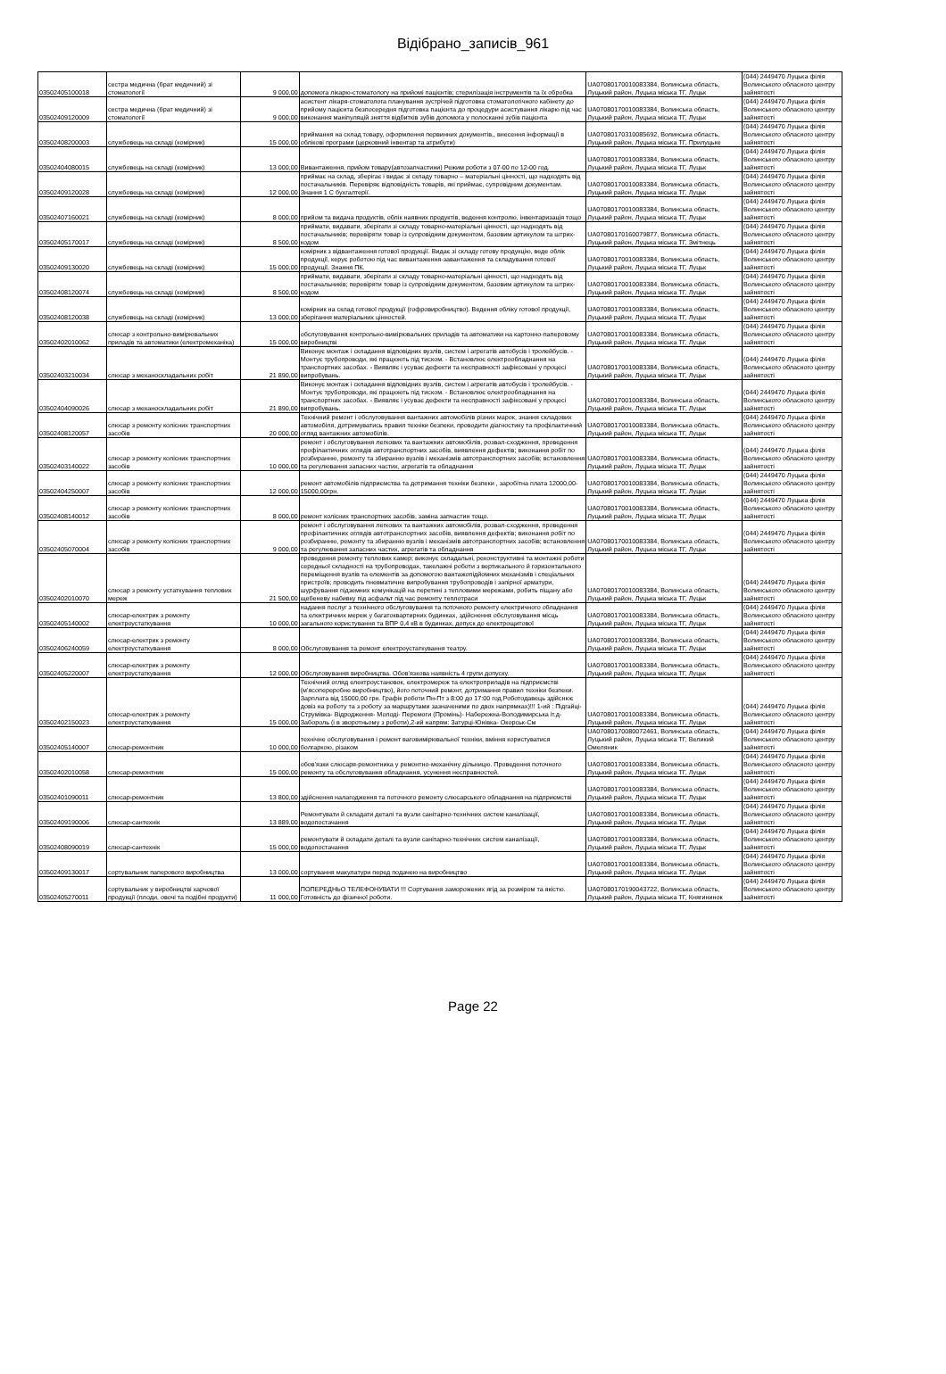Відібрано_записів_961
| 03502405100018 | сестра медична (брат медичний) зі стоматології | 9 000,00 | допомога лікарю-стоматологу на прийомі пацієнтів; стерилізація інструментів та їх обробка | UA07080170010083384, Волинська область, Луцький район, Луцька міська ТГ, Луцьк | (044) 2449470 Луцька філія Волинського обласного центру зайнятості |
| 03502409120009 | сестра медична (брат медичний) зі стоматології | 9 000,00 | асистент лікаря-стоматолога планування зустрічей підготовка стоматологічного кабінету до прийому пацієнта безпосередня підготовка пацієнта до процедури асистування лікарю під час виконання маніпуляцій зняття відбитків зубів допомога у полосканні зубів пацієнта | UA07080170010083384, Волинська область, Луцький район, Луцька міська ТГ, Луцьк | (044) 2449470 Луцька філія Волинського обласного центру зайнятості |
| 03502408200003 | службовець на складі (комірник) | 15 000,00 | приймання на склад товару, оформлення первинних документів,, внесення інформації в облікові програми (церковний інвентар та атрибути) | UA07080170310085692, Волинська область, Луцький район, Луцька міська ТГ, Прилуцьке | (044) 2449470 Луцька філія Волинського обласного центру зайнятості |
| 03502404080015 | службовець на складі (комірник) | 13 000,00 | Вивантаження, прийом товару(автозапчастини) Режим роботи з 07-00 по 12-00 год. | UA07080170010083384, Волинська область, Луцький район, Луцька міська ТГ, Луцьк | (044) 2449470 Луцька філія Волинського обласного центру зайнятості |
| 03502409120028 | службовець на складі (комірник) | 12 000,00 | приймає на склад, зберігає і видає зі складу товарно – матеріальні цінності, що надходять від постачальників. Перевіряє відповідність товарів, які приймає, супровідним документам. Знання 1 С бухгалтерії. | UA07080170010083384, Волинська область, Луцький район, Луцька міська ТГ, Луцьк | (044) 2449470 Луцька філія Волинського обласного центру зайнятості |
| 03502407160021 | службовець на складі (комірник) | 8 000,00 | прийом та видача продуктів, облік наявних продуктів, ведення контролю, інвентаризація тощо | UA07080170010083384, Волинська область, Луцький район, Луцька міська ТГ, Луцьк | (044) 2449470 Луцька філія Волинського обласного центру зайнятості |
| 03502405170017 | службовець на складі (комірник) | 8 500,00 | приймати, видавати, зберігати зі складу товарно-матеріальні цінності, що надходять від постачальників; перевіряти товар із супровідним документом, базовим артикулом та штрих-кодом | UA07080170160079877, Волинська область, Луцький район, Луцька міська ТГ, Змітнець | (044) 2449470 Луцька філія Волинського обласного центру зайнятості |
| 03502409130020 | службовець на складі (комірник) | 15 000,00 | комірник з відвантаження готової продукції. Видає зі складу готову продукцію, веде облік продукції, керує роботою під час вивантаження-завантаження та складування готової продукції. Знання ПК. | UA07080170010083384, Волинська область, Луцький район, Луцька міська ТГ, Луцьк | (044) 2449470 Луцька філія Волинського обласного центру зайнятості |
| 03502408120074 | службовець на складі (комірник) | 8 500,00 | приймати, видавати, зберігати зі складу товарно-матеріальні цінності, що надходять від постачальників; перевіряти товар із супровідним документом, базовим артикулом та штрих-кодом | UA07080170010083384, Волинська область, Луцький район, Луцька міська ТГ, Луцьк | (044) 2449470 Луцька філія Волинського обласного центру зайнятості |
| 03502408120038 | службовець на складі (комірник) | 13 000,00 | комірник на склад готової продукції (гофровиробництво). Ведення обліку готової продукції, зберігання матеріальних цінностей. | UA07080170010083384, Волинська область, Луцький район, Луцька міська ТГ, Луцьк | (044) 2449470 Луцька філія Волинського обласного центру зайнятості |
| 03502402010062 | слюсар з контрольно-вимірювальних приладів та автоматики (електромеханіка) | 15 000,00 | обслуговування контрольно-вимірювальних приладів та автоматики на картонно-паперовому виробництві | UA07080170010083384, Волинська область, Луцький район, Луцька міська ТГ, Луцьк | (044) 2449470 Луцька філія Волинського обласного центру зайнятості |
| 03502403210034 | слюсар з механоскладальних робіт | 21 890,00 | Виконує монтаж і складання відповідних вузлів, систем і агрегатів автобусів і тролейбусів. - Монтує трубопроводи, які працюють під тиском. - Встановлює електрообладнання на транспортних засобах. - Виявляє і усуває дефекти та несправності зафіксовані у процесі випробувань. | UA07080170010083384, Волинська область, Луцький район, Луцька міська ТГ, Луцьк | (044) 2449470 Луцька філія Волинського обласного центру зайнятості |
| 03502404090026 | слюсар з механоскладальних робіт | 21 890,00 | Виконує монтаж і складання відповідних вузлів, систем і агрегатів автобусів і тролейбусів. - Монтує трубопроводи, які працюють під тиском. - Встановлює електрообладнання на транспортних засобах. - Виявляє і усуває дефекти та несправності зафіксовані у процесі випробувань. | UA07080170010083384, Волинська область, Луцький район, Луцька міська ТГ, Луцьк | (044) 2449470 Луцька філія Волинського обласного центру зайнятості |
| 03502408120057 | слюсар з ремонту колісних транспортних засобів | 20 000,00 | Технічний ремонт і обслуговування вантажних автомобілів різних марок, знання складових автомобіля, дотримуватись правил техніки безпеки, проводити діагностику та профілактичний огляд вантажних автомобілів. | UA07080170010083384, Волинська область, Луцький район, Луцька міська ТГ, Луцьк | (044) 2449470 Луцька філія Волинського обласного центру зайнятості |
| 03502403140022 | слюсар з ремонту колісних транспортних засобів | 10 000,00 | ремонт і обслуговування легкових та вантажних автомобілів, розвал-сходження, проведення профілактичних оглядів автотранспортних засобів, виявлення дефектів; виконання робіт по розбиранню, ремонту та збиранню вузлів і механізмів автотранспортних засобів; встановлення та регулювання запасних частих, агрегатів та обладнання | UA07080170010083384, Волинська область, Луцький район, Луцька міська ТГ, Луцьк | (044) 2449470 Луцька філія Волинського обласного центру зайнятості |
| 03502404250007 | слюсар з ремонту колісних транспортних засобів | 12 000,00 | ремонт автомобілів підприємства та дотримання техніки безпеки , заробітна плата 12000,00-15000,00грн. | UA07080170010083384, Волинська область, Луцький район, Луцька міська ТГ, Луцьк | (044) 2449470 Луцька філія Волинського обласного центру зайнятості |
| 03502408140012 | слюсар з ремонту колісних транспортних засобів | 8 000,00 | ремонт колісних транспортних засобів, заміна запчастин тощо. | UA07080170010083384, Волинська область, Луцький район, Луцька міська ТГ, Луцьк | (044) 2449470 Луцька філія Волинського обласного центру зайнятості |
| 03502405070004 | слюсар з ремонту колісних транспортних засобів | 9 000,00 | ремонт і обслуговування легкових та вантажних автомобілів, розвал-сходження, проведення профілактичних оглядів автотранспортних засобів, виявлення дефектів; виконання робіт по розбиранню, ремонту та збиранню вузлів і механізмів автотранспортних засобів; встановлення та регулювання запасних частих, агрегатів та обладнання | UA07080170010083384, Волинська область, Луцький район, Луцька міська ТГ, Луцьк | (044) 2449470 Луцька філія Волинського обласного центру зайнятості |
| 03502402010070 | слюсар з ремонту устаткування теплових мереж | 21 500,00 | проведення ремонту теплових камер; виконує складальні, реконструктивні та монтажні роботи середньої складності на трубопроводах, такелажні роботи з вертикального й горизонтального переміщення вузлів та елементів за допомогою вантажопідйомних механізмів і спеціальних пристроїв; проводить пневматичне випробування трубопроводів і запірної арматури, шурфування підземних комунікацій на перетині з тепловими мережами, робить піщану або щебеневу набивку під асфальт під час ремонту теплотраси | UA07080170010083384, Волинська область, Луцький район, Луцька міська ТГ, Луцьк | (044) 2449470 Луцька філія Волинського обласного центру зайнятості |
| 03502405140002 | слюсар-електрик з ремонту електроустаткування | 10 000,00 | надання послуг з технічного обслуговування та поточного ремонту електричного обладнання та електричних мереж у багатоквартирних будинках, здійснення обслуговування місць загального користування та ВПР 0,4 кВ в будинках, допуск до електрощитової | UA07080170010083384, Волинська область, Луцький район, Луцька міська ТГ, Луцьк | (044) 2449470 Луцька філія Волинського обласного центру зайнятості |
| 03502406240059 | слюсар-електрик з ремонту електроустаткування | 8 000,00 | Обслуговування та ремонт електроустаткування театру. | UA07080170010083384, Волинська область, Луцький район, Луцька міська ТГ, Луцьк | (044) 2449470 Луцька філія Волинського обласного центру зайнятості |
| 03502405220007 | слюсар-електрик з ремонту електроустаткування | 12 000,00 | Обслуговування виробництва. Обов'язкова наявність 4 групи допуску. | UA07080170010083384, Волинська область, Луцький район, Луцька міська ТГ, Луцьк | (044) 2449470 Луцька філія Волинського обласного центру зайнятості |
| 03502402150023 | слюсар-електрик з ремонту електроустаткування | 15 000,00 | Технічний огляд електроустановок, електромереж та електроприладів на підприємстві (м'ясопереробне виробництво), його поточний ремонт, дотримання правил техніки безпеки. Зарплата від 15000,00 грн. Графік роботи Пн-Пт з 8:00 до 17:00 год.Роботодавець здійснює довіз на роботу та з роботу за маршрутами зазначеними по двох напрямках)!!! 1-ий : Підгайці-Струмівка- Відродження- Молоді- Перемоги (Промінь)- Набережна-Володимирська іт.д-Забороль (і в зворотньому з роботи),2-ий напрям: Затурці-Юнівка- Окорськ-См | UA07080170010083384, Волинська область, Луцький район, Луцька міська ТГ, Луцьк | (044) 2449470 Луцька філія Волинського обласного центру зайнятості |
| 03502405140007 | слюсар-ремонтник | 10 000,00 | технічне обслуговування і ремонт ваговимірювальної техніки, вміння користуватися болгаркою, різаком | UA07080170080072461, Волинська область, Луцький район, Луцька міська ТГ, Великий Омеляник | (044) 2449470 Луцька філія Волинського обласного центру зайнятості |
| 03502402010058 | слюсар-ремонтник | 15 000,00 | обов'язки слюсаря-ремонтника у ремонтно-механічну дільницю. Проведення поточного ремонту та обслуговування обладнання, усунення несправностей. | UA07080170010083384, Волинська область, Луцький район, Луцька міська ТГ, Луцьк | (044) 2449470 Луцька філія Волинського обласного центру зайнятості |
| 03502401090011 | слюсар-ремонтник | 13 800,00 | здійснення налагодження та поточного ремонту слюсарського обладнання на підприємстві | UA07080170010083384, Волинська область, Луцький район, Луцька міська ТГ, Луцьк | (044) 2449470 Луцька філія Волинського обласного центру зайнятості |
| 03502409190006 | слюсар-сантехнік | 13 889,00 | Ремонтувати й складати деталі та вузли санітарно-технічних систем каналізації, водопостачання | UA07080170010083384, Волинська область, Луцький район, Луцька міська ТГ, Луцьк | (044) 2449470 Луцька філія Волинського обласного центру зайнятості |
| 03502408090019 | слюсар-сантехнік | 15 000,00 | ремонтувати й складати деталі та вузли санітарно-технічних систем каналізації, водопостачання | UA07080170010083384, Волинська область, Луцький район, Луцька міська ТГ, Луцьк | (044) 2449470 Луцька філія Волинського обласного центру зайнятості |
| 03502409130017 | сортувальник паперового виробництва | 13 000,00 | сортування макулатури перед подачею на виробництво | UA07080170010083384, Волинська область, Луцький район, Луцька міська ТГ, Луцьк | (044) 2449470 Луцька філія Волинського обласного центру зайнятості |
| 03502405270011 | сортувальник у виробництві харчової продукції (плоди, овочі та подібні продукти) | 11 000,00 | ПОПЕРЕДНЬО ТЕЛЕФОНУВАТИ !!! Сортування заморожених ягід за розміром та якістю. Готовність до фізичної роботи. | UA07080170190043722, Волинська область, Луцький район, Луцька міська ТГ, Княгининок | (044) 2449470 Луцька філія Волинського обласного центру зайнятості |
Page 22